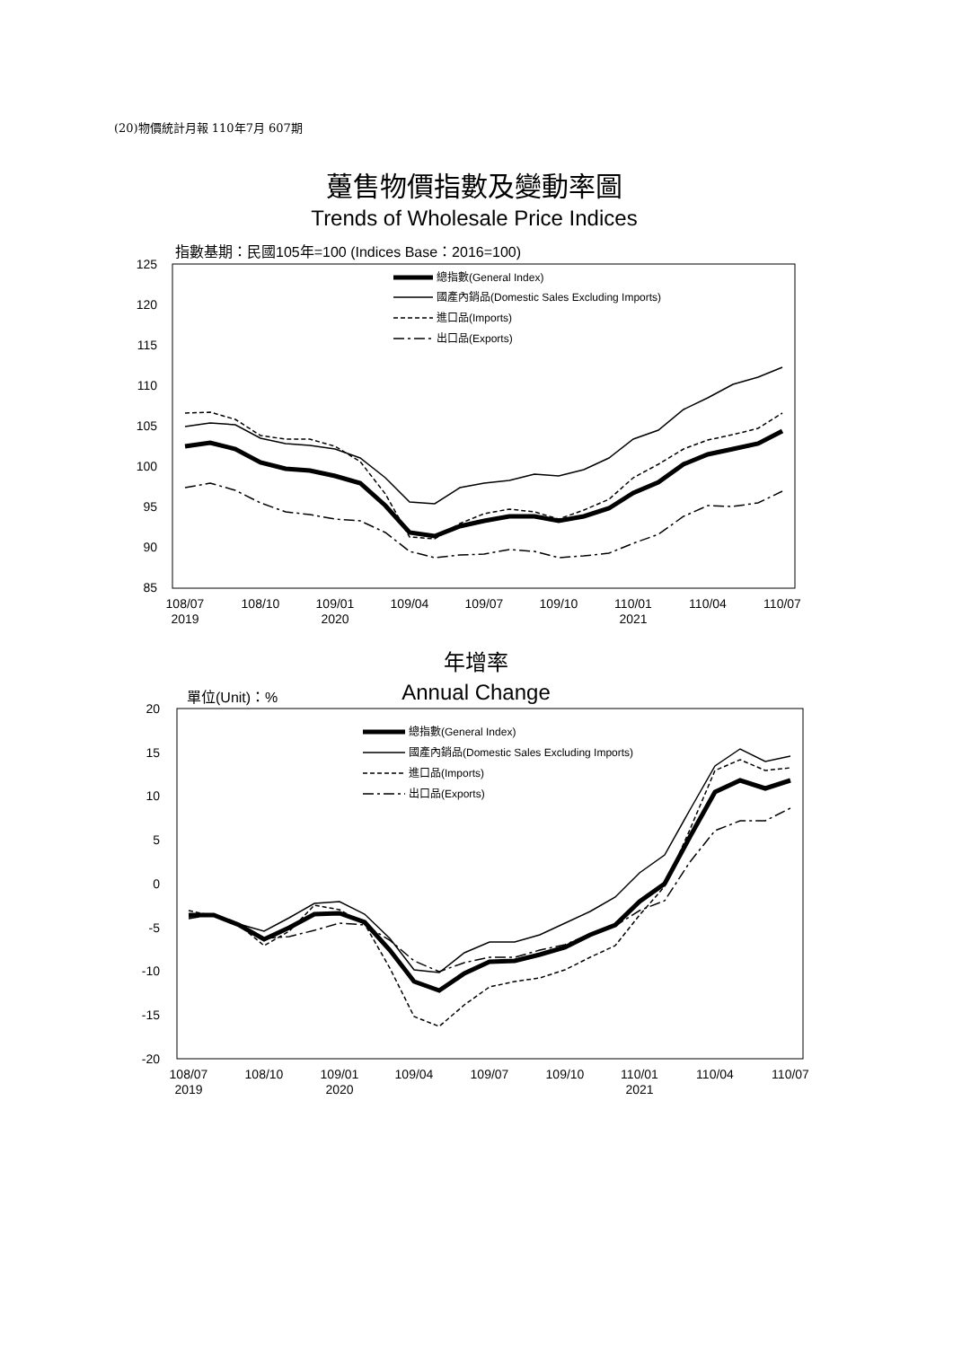(20)物價統計月報 110年7月 607期
躉售物價指數及變動率圖
Trends of Wholesale Price Indices
指數基期：民國105年=100 (Indices Base：2016=100)
125
120
115
110
105
100
95
90
85
108/07
2019
108/10
109/01
2020
109/04
109/07
109/10
110/01
2021
110/04
110/07
總指數(General Index)
國產內銷品(Domestic Sales Excluding Imports)
進口品(Imports)
出口品(Exports)
年增率
Annual Change
單位(Unit)：%
20
15
10
5
0
-5
-10
-15
-20
108/07
2019
108/10
109/01
2020
109/04
109/07
109/10
110/01
2021
110/04
110/07
總指數(General Index)
國產內銷品(Domestic Sales Excluding Imports)
進口品(Imports)
出口品(Exports)